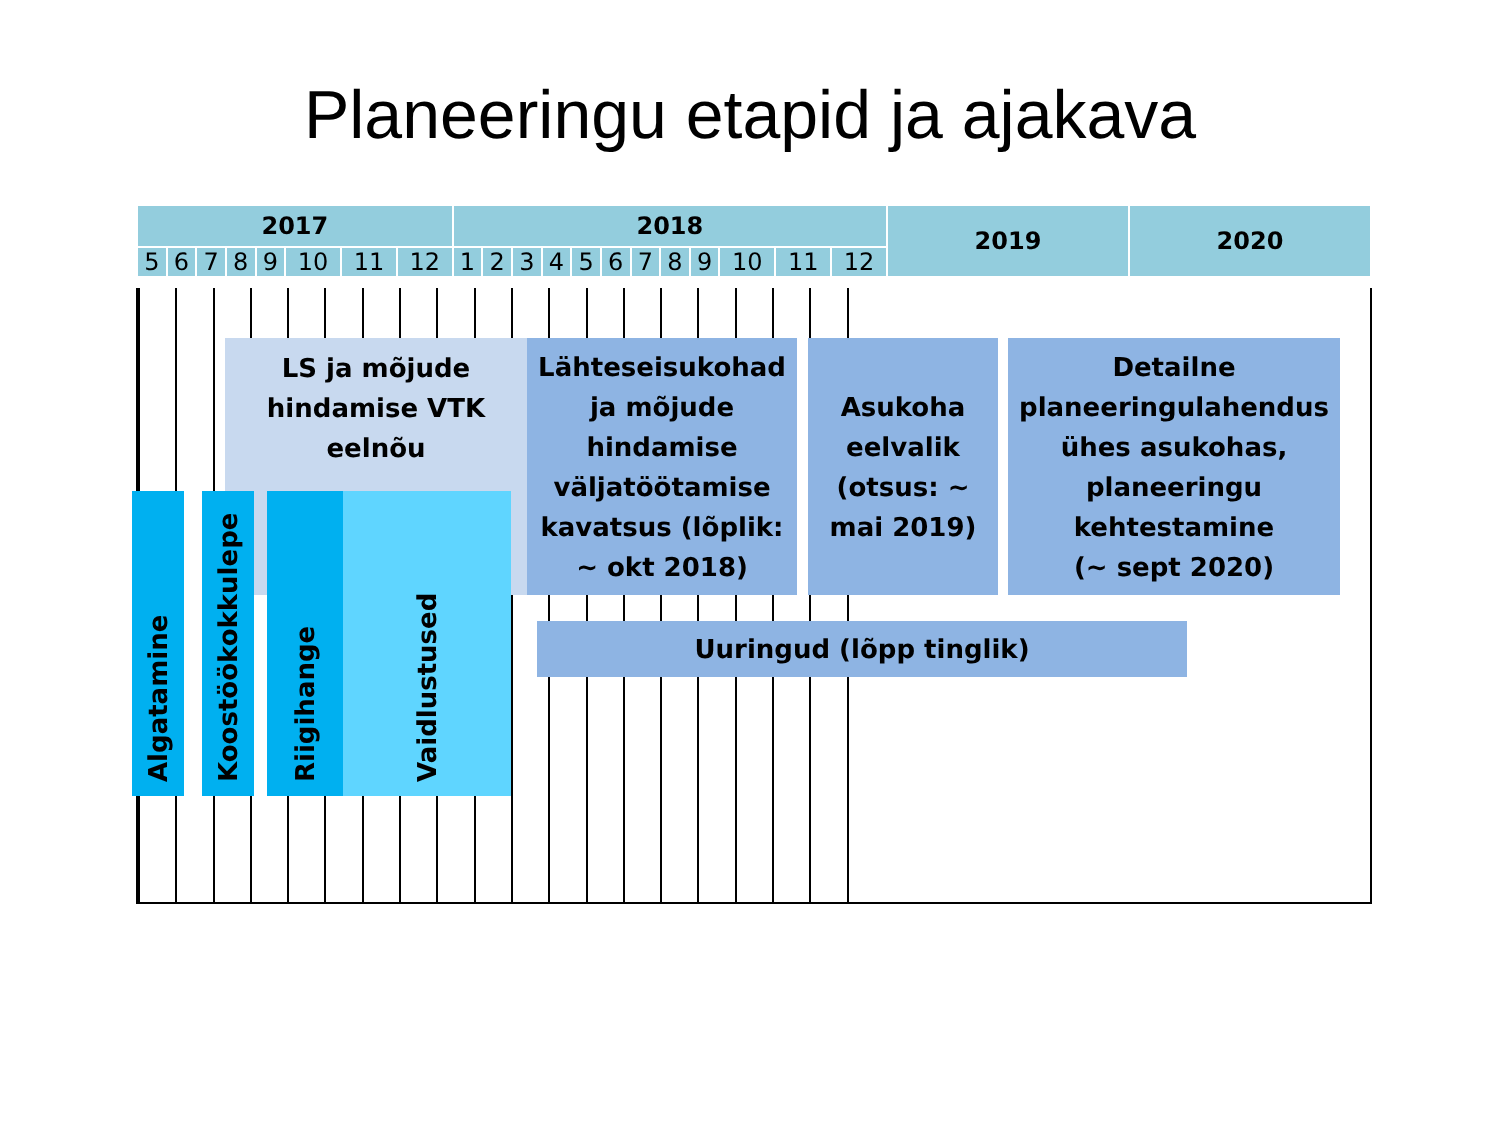Planeeringu etapid ja ajakava
| 2017 | | | | | | | | 2018 | | | | | | | | | | | | 2019 | 2020 |
| --- | --- | --- | --- | --- | --- | --- | --- | --- | --- | --- | --- | --- | --- | --- | --- | --- | --- | --- | --- | --- | --- |
| 5 | 6 | 7 | 8 | 9 | 10 | 11 | 12 | 1 | 2 | 3 | 4 | 5 | 6 | 7 | 8 | 9 | 10 | 11 | 12 | | |
LS ja mõjude
hindamise VTK
eelnõu
Lähteseisukohad
ja mõjude
hindamise
väljatöötamise
kavatsus (lõplik:
~ okt 2018)
Asukoha
eelvalik
(otsus: ~
mai 2019)
Detailne
planeeringulahendus
ühes asukohas,
planeeringu
kehtestamine
(~ sept 2020)
Uuringud (lõpp tinglik)
Algatamine
Koostöökokkulepe
Riigihange
Vaidlustused